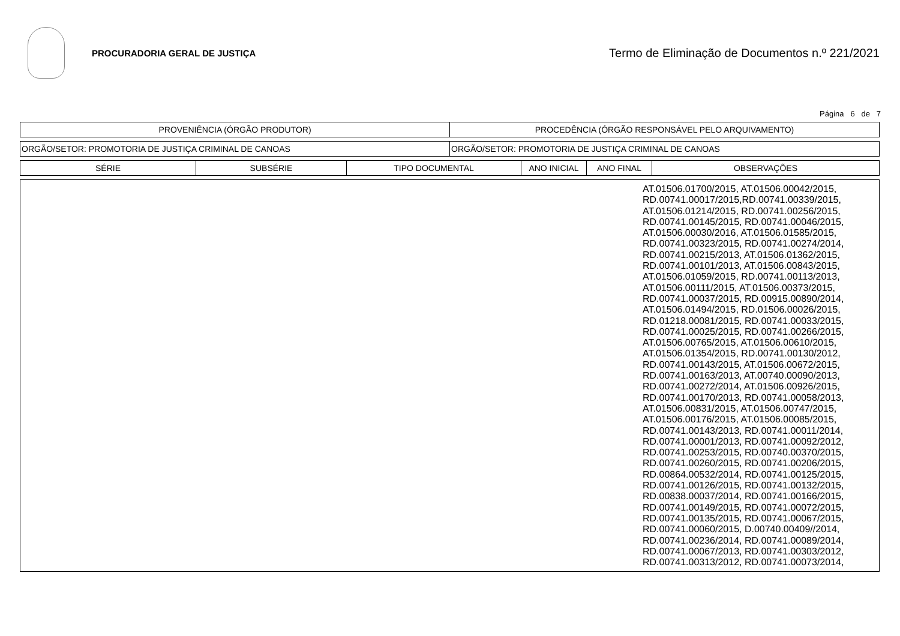PROCURADORIA GERAL DE JUSTIÇA
Termo de Eliminação de Documentos n.º 221/2021
Página 6 de 7
| PROVENIÊNCIA (ÓRGÃO PRODUTOR) | PROCEDÊNCIA (ÓRGÃO RESPONSÁVEL PELO ARQUIVAMENTO) |
| --- | --- |
| ORGÃO/SETOR: PROMOTORIA DE JUSTIÇA CRIMINAL DE CANOAS | ORGÃO/SETOR: PROMOTORIA DE JUSTIÇA CRIMINAL DE CANOAS |
| SÉRIE | SUBSÉRIE | TIPO DOCUMENTAL | ANO INICIAL | ANO FINAL | OBSERVAÇÕES |
| --- | --- | --- | --- | --- | --- |
| | AT.01506.01700/2015, AT.01506.00042/2015, RD.00741.00017/2015,RD.00741.00339/2015, AT.01506.01214/2015, RD.00741.00256/2015, RD.00741.00145/2015, RD.00741.00046/2015, AT.01506.00030/2016, AT.01506.01585/2015, RD.00741.00323/2015, RD.00741.00274/2014, RD.00741.00215/2013, AT.01506.01362/2015, RD.00741.00101/2013, AT.01506.00843/2015, AT.01506.01059/2015, RD.00741.00113/2013, AT.01506.00111/2015, AT.01506.00373/2015, RD.00741.00037/2015, RD.00915.00890/2014, AT.01506.01494/2015, RD.01506.00026/2015, RD.01218.00081/2015, RD.00741.00033/2015, RD.00741.00025/2015, RD.00741.00266/2015, AT.01506.00765/2015, AT.01506.00610/2015, AT.01506.01354/2015, RD.00741.00130/2012, RD.00741.00143/2015, AT.01506.00672/2015, RD.00741.00163/2013, AT.00740.00090/2013, RD.00741.00272/2014, AT.01506.00926/2015, RD.00741.00170/2013, RD.00741.00058/2013, AT.01506.00831/2015, AT.01506.00747/2015, AT.01506.00176/2015, AT.01506.00085/2015, RD.00741.00143/2013, RD.00741.00011/2014, RD.00741.00001/2013, RD.00741.00092/2012, RD.00741.00253/2015, RD.00740.00370/2015, RD.00741.00260/2015, RD.00741.00206/2015, RD.00864.00532/2014, RD.00741.00125/2015, RD.00741.00126/2015, RD.00741.00132/2015, RD.00838.00037/2014, RD.00741.00166/2015, RD.00741.00149/2015, RD.00741.00072/2015, RD.00741.00135/2015, RD.00741.00067/2015, RD.00741.00060/2015, D.00740.00409//2014, RD.00741.00236/2014, RD.00741.00089/2014, RD.00741.00067/2013, RD.00741.00303/2012, RD.00741.00313/2012, RD.00741.00073/2014, |